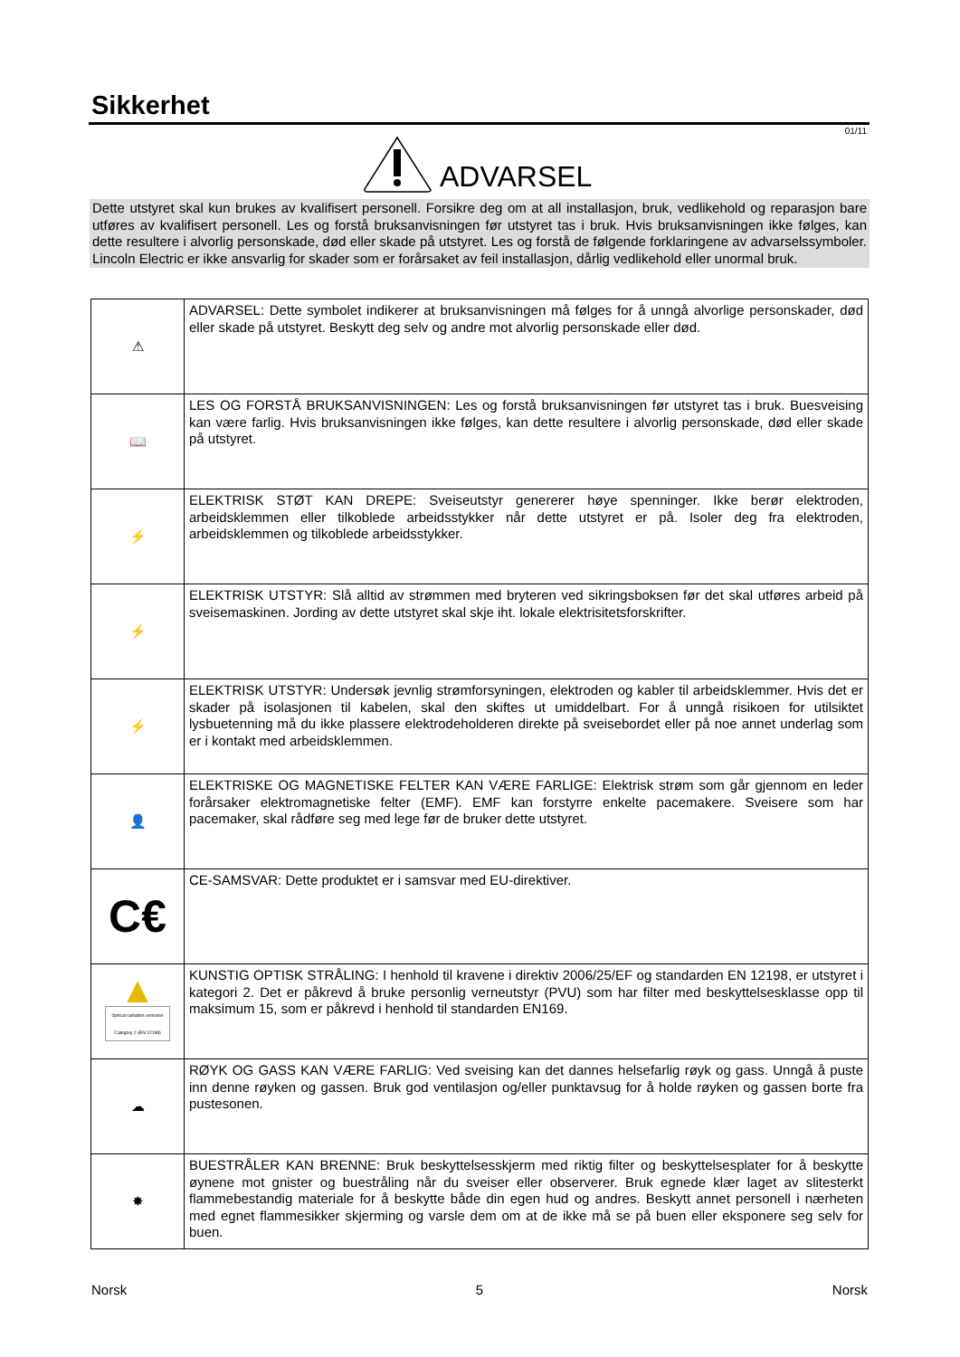Sikkerhet
01/11
ADVARSEL
Dette utstyret skal kun brukes av kvalifisert personell. Forsikre deg om at all installasjon, bruk, vedlikehold og reparasjon bare utføres av kvalifisert personell. Les og forstå bruksanvisningen før utstyret tas i bruk. Hvis bruksanvisningen ikke følges, kan dette resultere i alvorlig personskade, død eller skade på utstyret. Les og forstå de følgende forklaringene av advarselssymboler. Lincoln Electric er ikke ansvarlig for skader som er forårsaket av feil installasjon, dårlig vedlikehold eller unormal bruk.
| ⚠ | ADVARSEL: Dette symbolet indikerer at bruksanvisningen må følges for å unngå alvorlige personskader, død eller skade på utstyret. Beskytt deg selv og andre mot alvorlig personskade eller død. |
| 📖 | LES OG FORSTÅ BRUKSANVISNINGEN: Les og forstå bruksanvisningen før utstyret tas i bruk. Buesveising kan være farlig. Hvis bruksanvisningen ikke følges, kan dette resultere i alvorlig personskade, død eller skade på utstyret. |
| ⚡ | ELEKTRISK STØT KAN DREPE: Sveiseutstyr genererer høye spenninger. Ikke berør elektroden, arbeidsklemmen eller tilkoblede arbeidsstykker når dette utstyret er på. Isoler deg fra elektroden, arbeidsklemmen og tilkoblede arbeidsstykker. |
| ⚡ | ELEKTRISK UTSTYR: Slå alltid av strømmen med bryteren ved sikringsboksen før det skal utføres arbeid på sveisemaskinen. Jording av dette utstyret skal skje iht. lokale elektrisitetsforskrifter. |
| ⚡ | ELEKTRISK UTSTYR: Undersøk jevnlig strømforsyningen, elektroden og kabler til arbeidsklemmer. Hvis det er skader på isolasjonen til kabelen, skal den skiftes ut umiddelbart. For å unngå risikoen for utilsiktet lysbuetenning må du ikke plassere elektrodeholderen direkte på sveisebordet eller på noe annet underlag som er i kontakt med arbeidsklemmen. |
| 👤 | ELEKTRISKE OG MAGNETISKE FELTER KAN VÆRE FARLIGE: Elektrisk strøm som går gjennom en leder forårsaker elektromagnetiske felter (EMF). EMF kan forstyrre enkelte pacemakere. Sveisere som har pacemaker, skal rådføre seg med lege før de bruker dette utstyret. |
| C€ | CE-SAMSVAR: Dette produktet er i samsvar med EU-direktiver. |
| ▲ Optical radiation emission Category 2 (EN 12198) | KUNSTIG OPTISK STRÅLING: I henhold til kravene i direktiv 2006/25/EF og standarden EN 12198, er utstyret i kategori 2. Det er påkrevd å bruke personlig verneutstyr (PVU) som har filter med beskyttelsesklasse opp til maksimum 15, som er påkrevd i henhold til standarden EN169. |
| ☁ | RØYK OG GASS KAN VÆRE FARLIG: Ved sveising kan det dannes helsefarlig røyk og gass. Unngå å puste inn denne røyken og gassen. Bruk god ventilasjon og/eller punktavsug for å holde røyken og gassen borte fra pustesonen. |
| ✸ | BUESTRÅLER KAN BRENNE: Bruk beskyttelsesskjerm med riktig filter og beskyttelsesplater for å beskytte øynene mot gnister og buestråling når du sveiser eller observerer. Bruk egnede klær laget av slitesterkt flammebestandig materiale for å beskytte både din egen hud og andres. Beskytt annet personell i nærheten med egnet flammesikker skjerming og varsle dem om at de ikke må se på buen eller eksponere seg selv for buen. |
Norsk 5 Norsk